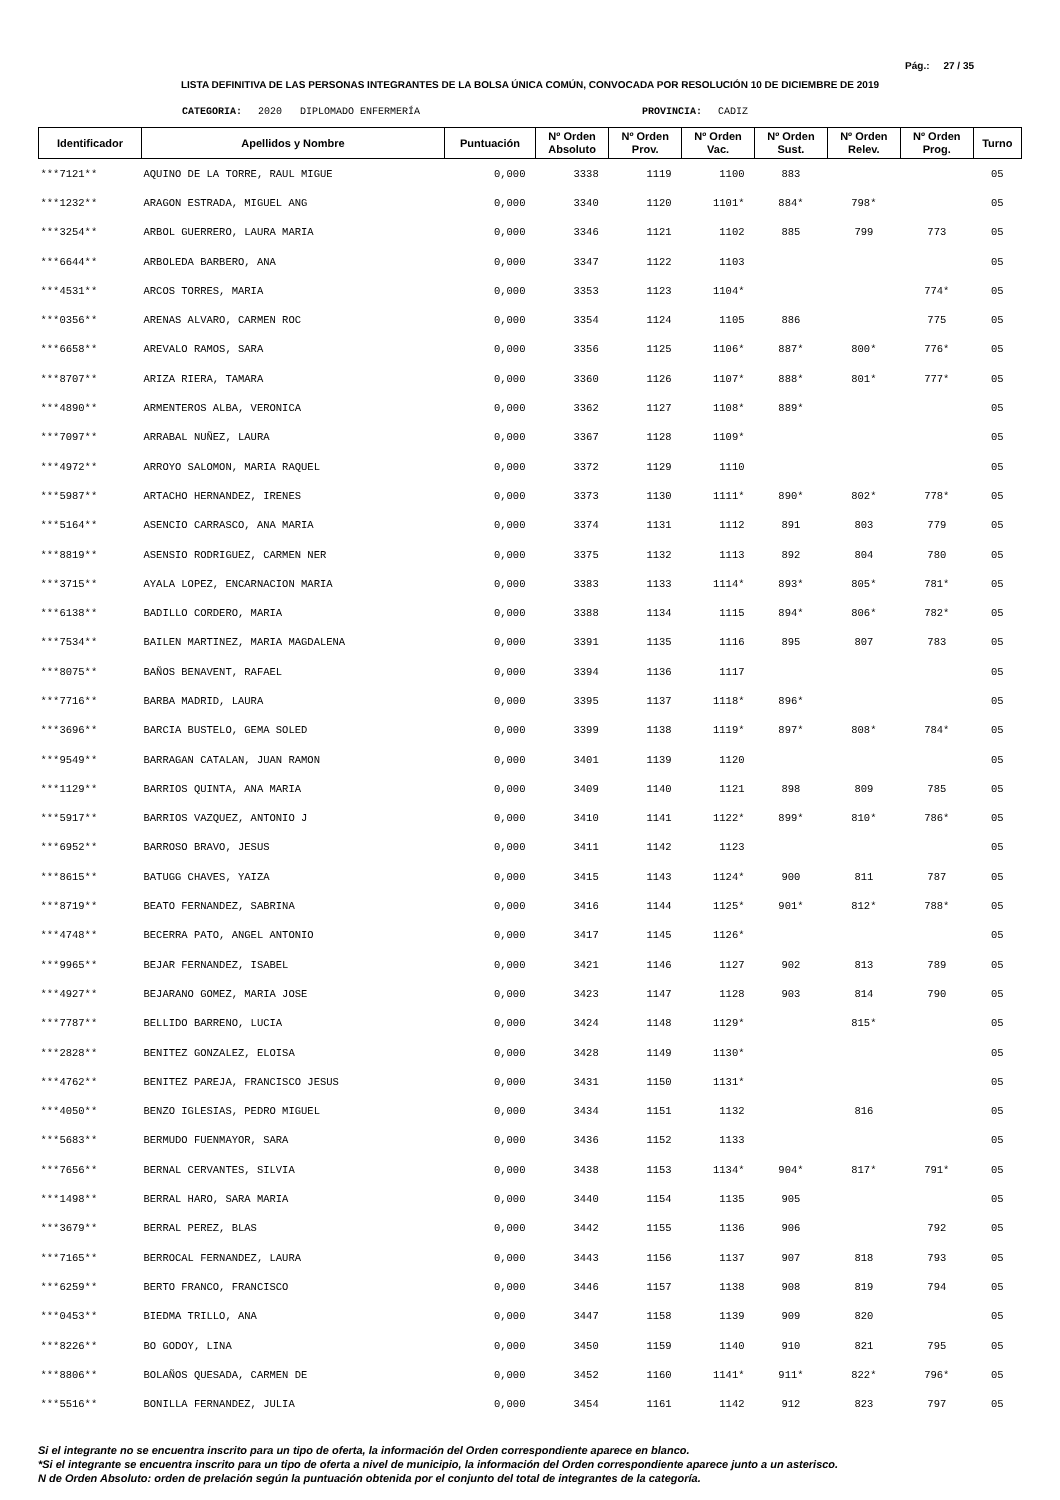Pág.: 27 / 35
LISTA DEFINITIVA DE LAS PERSONAS INTEGRANTES DE LA BOLSA ÚNICA COMÚN, CONVOCADA POR RESOLUCIÓN 10 DE DICIEMBRE DE 2019
CATEGORIA: 2020 DIPLOMADO ENFERMERÍA PROVINCIA: CADIZ
| Identificador | Apellidos y Nombre | Puntuación | Nº Orden Absoluto | Nº Orden Prov. | Nº Orden Vac. | Nº Orden Sust. | Nº Orden Relev. | Nº Orden Prog. | Turno |
| --- | --- | --- | --- | --- | --- | --- | --- | --- | --- |
| ***7121** | AQUINO DE LA TORRE, RAUL MIGUE | 0,000 | 3338 | 1119 | 1100 | 883 | | | 05 |
| ***1232** | ARAGON ESTRADA, MIGUEL ANG | 0,000 | 3340 | 1120 | 1101* | 884* | 798* | | 05 |
| ***3254** | ARBOL GUERRERO, LAURA MARIA | 0,000 | 3346 | 1121 | 1102 | 885 | 799 | 773 | 05 |
| ***6644** | ARBOLEDA BARBERO, ANA | 0,000 | 3347 | 1122 | 1103 | | | | 05 |
| ***4531** | ARCOS TORRES, MARIA | 0,000 | 3353 | 1123 | 1104* | | | 774* | 05 |
| ***0356** | ARENAS ALVARO, CARMEN ROC | 0,000 | 3354 | 1124 | 1105 | 886 | | 775 | 05 |
| ***6658** | AREVALO RAMOS, SARA | 0,000 | 3356 | 1125 | 1106* | 887* | 800* | 776* | 05 |
| ***8707** | ARIZA RIERA, TAMARA | 0,000 | 3360 | 1126 | 1107* | 888* | 801* | 777* | 05 |
| ***4890** | ARMENTEROS ALBA, VERONICA | 0,000 | 3362 | 1127 | 1108* | 889* | | | 05 |
| ***7097** | ARRABAL NUÑEZ, LAURA | 0,000 | 3367 | 1128 | 1109* | | | | 05 |
| ***4972** | ARROYO SALOMON, MARIA RAQUEL | 0,000 | 3372 | 1129 | 1110 | | | | 05 |
| ***5987** | ARTACHO HERNANDEZ, IRENES | 0,000 | 3373 | 1130 | 1111* | 890* | 802* | 778* | 05 |
| ***5164** | ASENCIO CARRASCO, ANA MARIA | 0,000 | 3374 | 1131 | 1112 | 891 | 803 | 779 | 05 |
| ***8819** | ASENSIO RODRIGUEZ, CARMEN NER | 0,000 | 3375 | 1132 | 1113 | 892 | 804 | 780 | 05 |
| ***3715** | AYALA LOPEZ, ENCARNACION MARIA | 0,000 | 3383 | 1133 | 1114* | 893* | 805* | 781* | 05 |
| ***6138** | BADILLO CORDERO, MARIA | 0,000 | 3388 | 1134 | 1115 | 894* | 806* | 782* | 05 |
| ***7534** | BAILEN MARTINEZ, MARIA MAGDALENA | 0,000 | 3391 | 1135 | 1116 | 895 | 807 | 783 | 05 |
| ***8075** | BAÑOS BENAVENT, RAFAEL | 0,000 | 3394 | 1136 | 1117 | | | | 05 |
| ***7716** | BARBA MADRID, LAURA | 0,000 | 3395 | 1137 | 1118* | 896* | | | 05 |
| ***3696** | BARCIA BUSTELO, GEMA SOLED | 0,000 | 3399 | 1138 | 1119* | 897* | 808* | 784* | 05 |
| ***9549** | BARRAGAN CATALAN, JUAN RAMON | 0,000 | 3401 | 1139 | 1120 | | | | 05 |
| ***1129** | BARRIOS QUINTA, ANA MARIA | 0,000 | 3409 | 1140 | 1121 | 898 | 809 | 785 | 05 |
| ***5917** | BARRIOS VAZQUEZ, ANTONIO J | 0,000 | 3410 | 1141 | 1122* | 899* | 810* | 786* | 05 |
| ***6952** | BARROSO BRAVO, JESUS | 0,000 | 3411 | 1142 | 1123 | | | | 05 |
| ***8615** | BATUGG CHAVES, YAIZA | 0,000 | 3415 | 1143 | 1124* | 900 | 811 | 787 | 05 |
| ***8719** | BEATO FERNANDEZ, SABRINA | 0,000 | 3416 | 1144 | 1125* | 901* | 812* | 788* | 05 |
| ***4748** | BECERRA PATO, ANGEL ANTONIO | 0,000 | 3417 | 1145 | 1126* | | | | 05 |
| ***9965** | BEJAR FERNANDEZ, ISABEL | 0,000 | 3421 | 1146 | 1127 | 902 | 813 | 789 | 05 |
| ***4927** | BEJARANO GOMEZ, MARIA JOSE | 0,000 | 3423 | 1147 | 1128 | 903 | 814 | 790 | 05 |
| ***7787** | BELLIDO BARRENO, LUCIA | 0,000 | 3424 | 1148 | 1129* | | 815* | | 05 |
| ***2828** | BENITEZ GONZALEZ, ELOISA | 0,000 | 3428 | 1149 | 1130* | | | | 05 |
| ***4762** | BENITEZ PAREJA, FRANCISCO JESUS | 0,000 | 3431 | 1150 | 1131* | | | | 05 |
| ***4050** | BENZO IGLESIAS, PEDRO MIGUEL | 0,000 | 3434 | 1151 | 1132 | | 816 | | 05 |
| ***5683** | BERMUDO FUENMAYOR, SARA | 0,000 | 3436 | 1152 | 1133 | | | | 05 |
| ***7656** | BERNAL CERVANTES, SILVIA | 0,000 | 3438 | 1153 | 1134* | 904* | 817* | 791* | 05 |
| ***1498** | BERRAL HARO, SARA MARIA | 0,000 | 3440 | 1154 | 1135 | 905 | | | 05 |
| ***3679** | BERRAL PEREZ, BLAS | 0,000 | 3442 | 1155 | 1136 | 906 | | 792 | 05 |
| ***7165** | BERROCAL FERNANDEZ, LAURA | 0,000 | 3443 | 1156 | 1137 | 907 | 818 | 793 | 05 |
| ***6259** | BERTO FRANCO, FRANCISCO | 0,000 | 3446 | 1157 | 1138 | 908 | 819 | 794 | 05 |
| ***0453** | BIEDMA TRILLO, ANA | 0,000 | 3447 | 1158 | 1139 | 909 | 820 | | 05 |
| ***8226** | BO GODOY, LINA | 0,000 | 3450 | 1159 | 1140 | 910 | 821 | 795 | 05 |
| ***8806** | BOLAÑOS QUESADA, CARMEN DE | 0,000 | 3452 | 1160 | 1141* | 911* | 822* | 796* | 05 |
| ***5516** | BONILLA FERNANDEZ, JULIA | 0,000 | 3454 | 1161 | 1142 | 912 | 823 | 797 | 05 |
Si el integrante no se encuentra inscrito para un tipo de oferta, la información del Orden correspondiente aparece en blanco.
*Si el integrante se encuentra inscrito para un tipo de oferta a nivel de municipio, la información del Orden correspondiente aparece junto a un asterisco.
N de Orden Absoluto: orden de prelación según la puntuación obtenida por el conjunto del total de integrantes de la categoría.